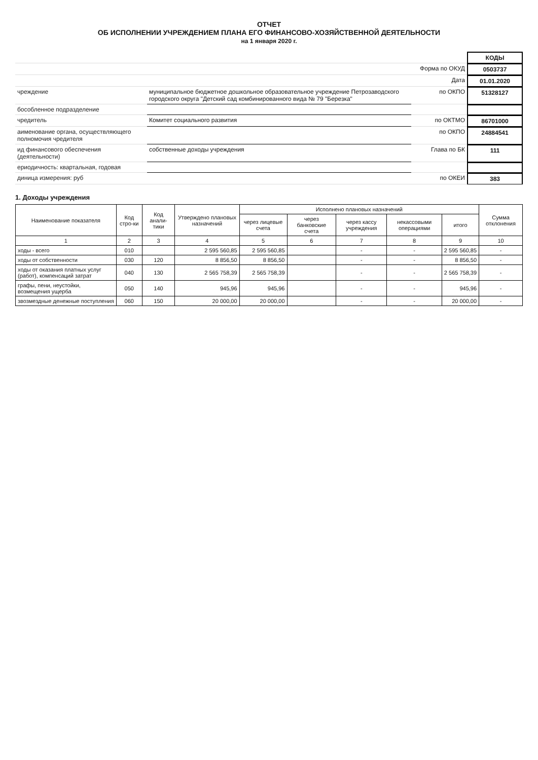ОТЧЕТ
ОБ ИСПОЛНЕНИИ УЧРЕЖДЕНИЕМ ПЛАНА ЕГО ФИНАНСОВО-ХОЗЯЙСТВЕННОЙ ДЕЯТЕЛЬНОСТИ
на 1 января 2020 г.
КОДЫ
Форма по ОКУД
0503737
Дата
01.01.2020
чреждение
муниципальное бюджетное дошкольное образовательное учреждение Петрозаводского городского округа "Детский сад комбинированного вида № 79 "Березка"
по ОКПО
51328127
бособленное подразделение
чредитель
Комитет социального развития
по ОКТМО
86701000
аименование органа, осуществляющего полномочия чредителя
по ОКПО
24884541
ид финансового обеспечения (деятельности)
собственные доходы учреждения
Глава по БК
111
ериодичность: квартальная, годовая
диница измерения: руб
по ОКЕИ
383
1. Доходы учреждения
| Наименование показателя | Код стро-ки | Код анали-тики | Утверждено плановых назначений | Исполнено плановых назначений | | | | | Сумма отклонения |
| --- | --- | --- | --- | --- | --- | --- | --- | --- | --- |
| | | | | через лицевые счета | через банковские счета | через кассу учреждения | некассовыми операциями | итого | |
| 1 | 2 | 3 | 4 | 5 | 6 | 7 | 8 | 9 | 10 |
| ходы - всего | 010 | | 2 595 560,85 | 2 595 560,85 | | - | - | 2 595 560,85 | - |
| ходы от собственности | 030 | 120 | 8 856,50 | 8 856,50 | | - | - | 8 856,50 | - |
| ходы от оказания платных услуг (работ), компенсаций затрат | 040 | 130 | 2 565 758,39 | 2 565 758,39 | | - | - | 2 565 758,39 | - |
| графы, пени, неустойки, возмещения ущерба | 050 | 140 | 945,96 | 945,96 | | - | - | 945,96 | - |
| звозмездные денежные поступления | 060 | 150 | 20 000,00 | 20 000,00 | | - | - | 20 000,00 | - |